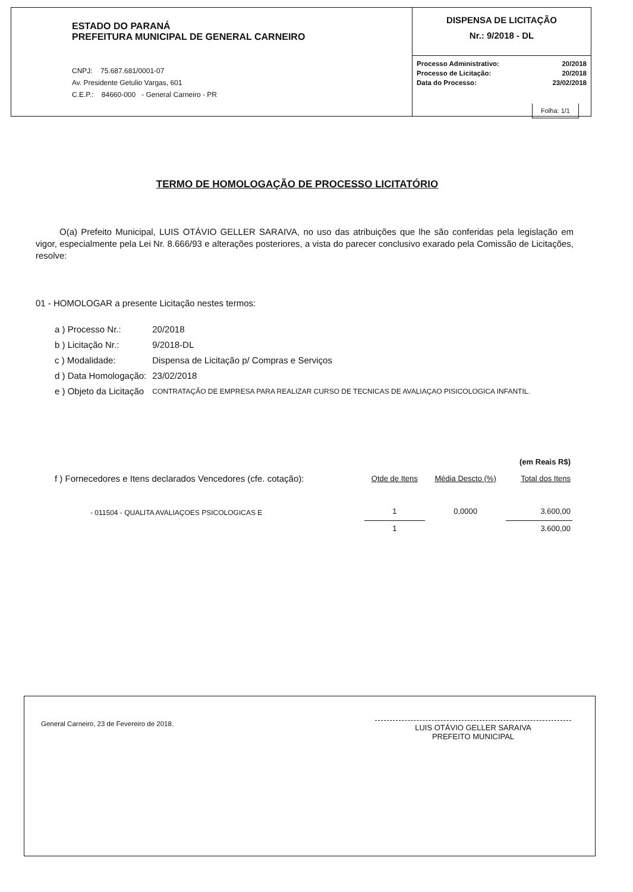ESTADO DO PARANÁ
PREFEITURA MUNICIPAL DE GENERAL CARNEIRO
CNPJ: 75.687.681/0001-07
Av. Presidente Getulio Vargas, 601
C.E.P.: 84660-000 - General Carneiro - PR
DISPENSA DE LICITAÇÃO
Nr.: 9/2018 - DL
| Processo Administrativo: | 20/2018 |
| Processo de Licitação: | 20/2018 |
| Data do Processo: | 23/02/2018 |
Folha: 1/1
TERMO DE HOMOLOGAÇÃO DE PROCESSO LICITATÓRIO
O(a) Prefeito Municipal, LUIS OTÁVIO GELLER SARAIVA, no uso das atribuições que lhe são conferidas pela legislação em vigor, especialmente pela Lei Nr. 8.666/93 e alterações posteriores, a vista do parecer conclusivo exarado pela Comissão de Licitações, resolve:
01 - HOMOLOGAR a presente Licitação nestes termos:
| a ) Processo Nr.: | 20/2018 |
| b ) Licitação Nr.: | 9/2018-DL |
| c ) Modalidade: | Dispensa de Licitação p/ Compras e Serviços |
| d ) Data Homologação: | 23/02/2018 |
| e ) Objeto da Licitação | CONTRATAÇÃO DE EMPRESA PARA REALIZAR CURSO DE TECNICAS DE AVALIAÇAO PISICOLOGICA INFANTIL. |
| | | | (em Reais R$) |
| f ) Fornecedores e Itens declarados Vencedores (cfe. cotação): | Qtde de Itens | Média Descto (%) | Total dos Itens |
| - 011504 - QUALITA AVALIAÇOES PSICOLOGICAS E | 1 | 0,0000 | 3.600,00 |
| | 1 | | 3.600,00 |
General Carneiro, 23 de Fevereiro de 2018.
LUIS OTÁVIO GELLER SARAIVA
PREFEITO MUNICIPAL